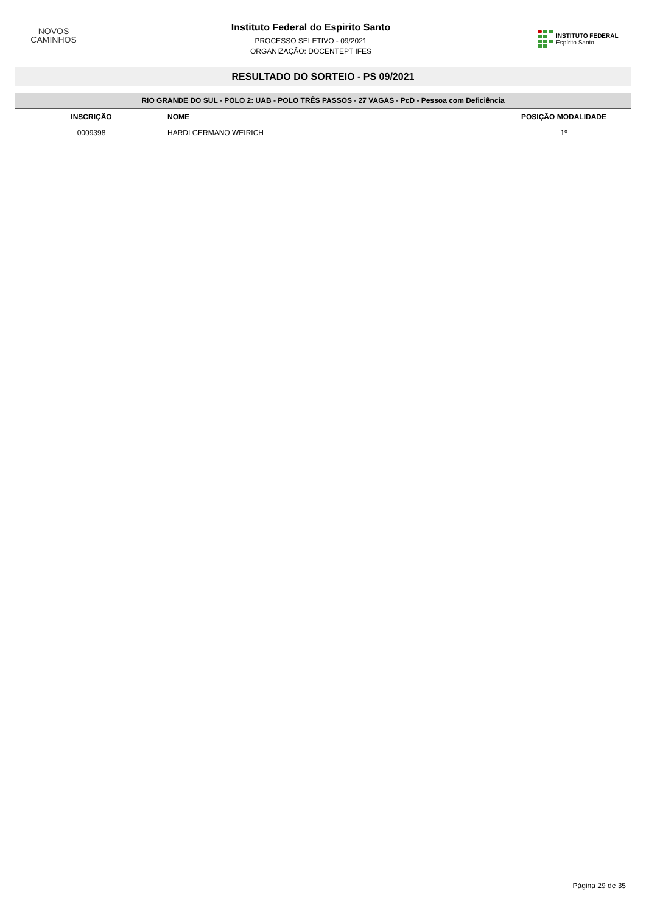NOVOS
CAMINHOS
Instituto Federal do Espirito Santo
PROCESSO SELETIVO - 09/2021
ORGANIZAÇÃO: DOCENTEPT IFES
INSTITUTO FEDERAL
Espírito Santo
RESULTADO DO SORTEIO - PS 09/2021
| RIO GRANDE DO SUL - POLO 2: UAB - POLO TRÊS PASSOS - 27 VAGAS - PcD - Pessoa com Deficiência | | |
| INSCRIÇÃO | NOME | POSIÇÃO MODALIDADE |
| 0009398 | HARDI GERMANO WEIRICH | 1º |
Página 29 de 35